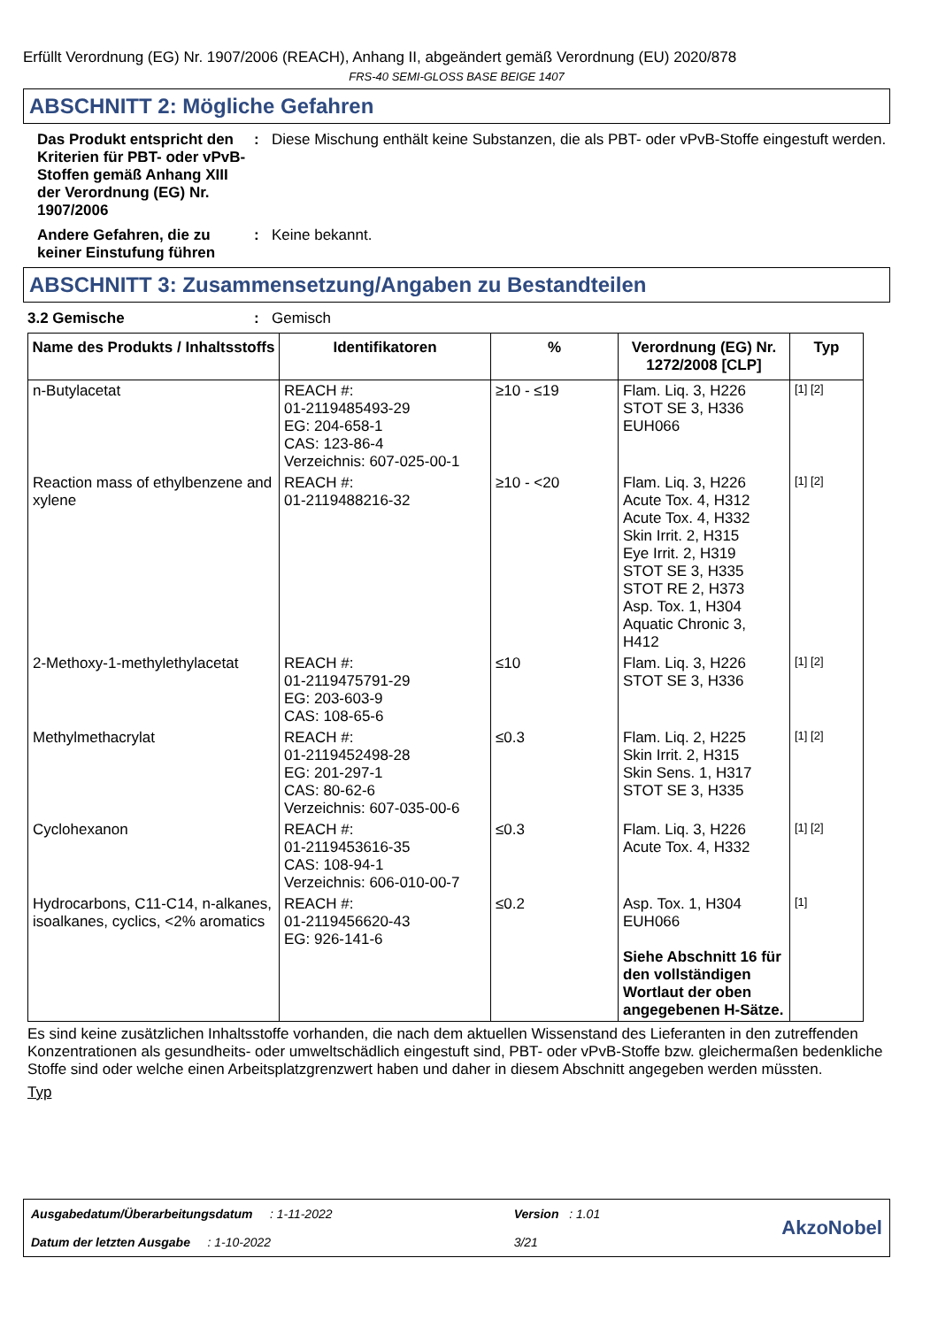Erfüllt Verordnung (EG) Nr. 1907/2006 (REACH), Anhang II, abgeändert gemäß Verordnung (EU) 2020/878
FRS-40 SEMI-GLOSS BASE BEIGE 1407
ABSCHNITT 2: Mögliche Gefahren
Das Produkt entspricht den Kriterien für PBT- oder vPvB-Stoffen gemäß Anhang XIII der Verordnung (EG) Nr. 1907/2006
: Diese Mischung enthält keine Substanzen, die als PBT- oder vPvB-Stoffe eingestuft werden.
Andere Gefahren, die zu keiner Einstufung führen
: Keine bekannt.
ABSCHNITT 3: Zusammensetzung/Angaben zu Bestandteilen
3.2 Gemische : Gemisch
| Name des Produkts / Inhaltsstoffs | Identifikatoren | % | Verordnung (EG) Nr. 1272/2008 [CLP] | Typ |
| --- | --- | --- | --- | --- |
| n-Butylacetat | REACH #: 01-2119485493-29 EG: 204-658-1 CAS: 123-86-4 Verzeichnis: 607-025-00-1 | ≥10 - ≤19 | Flam. Liq. 3, H226 STOT SE 3, H336 EUH066 | [1] [2] |
| Reaction mass of ethylbenzene and xylene | REACH #: 01-2119488216-32 | ≥10 - <20 | Flam. Liq. 3, H226 Acute Tox. 4, H312 Acute Tox. 4, H332 Skin Irrit. 2, H315 Eye Irrit. 2, H319 STOT SE 3, H335 STOT RE 2, H373 Asp. Tox. 1, H304 Aquatic Chronic 3, H412 | [1] [2] |
| 2-Methoxy-1-methylethylacetat | REACH #: 01-2119475791-29 EG: 203-603-9 CAS: 108-65-6 | ≤10 | Flam. Liq. 3, H226 STOT SE 3, H336 | [1] [2] |
| Methylmethacrylat | REACH #: 01-2119452498-28 EG: 201-297-1 CAS: 80-62-6 Verzeichnis: 607-035-00-6 | ≤0.3 | Flam. Liq. 2, H225 Skin Irrit. 2, H315 Skin Sens. 1, H317 STOT SE 3, H335 | [1] [2] |
| Cyclohexanon | REACH #: 01-2119453616-35 CAS: 108-94-1 Verzeichnis: 606-010-00-7 | ≤0.3 | Flam. Liq. 3, H226 Acute Tox. 4, H332 | [1] [2] |
| Hydrocarbons, C11-C14, n-alkanes, isoalkanes, cyclics, <2% aromatics | REACH #: 01-2119456620-43 EG: 926-141-6 | ≤0.2 | Asp. Tox. 1, H304 EUH066 Siehe Abschnitt 16 für den vollständigen Wortlaut der oben angegebenen H-Sätze. | [1] |
Es sind keine zusätzlichen Inhaltsstoffe vorhanden, die nach dem aktuellen Wissenstand des Lieferanten in den zutreffenden Konzentrationen als gesundheits- oder umweltschädlich eingestuft sind, PBT- oder vPvB-Stoffe bzw. gleichermaßen bedenkliche Stoffe sind oder welche einen Arbeitsplatzgrenzwert haben und daher in diesem Abschnitt angegeben werden müssten.
Typ
Ausgabedatum/Überarbeitungsdatum : 1-11-2022
Datum der letzten Ausgabe : 1-10-2022
Version : 1.01
3/21
AkzoNobel